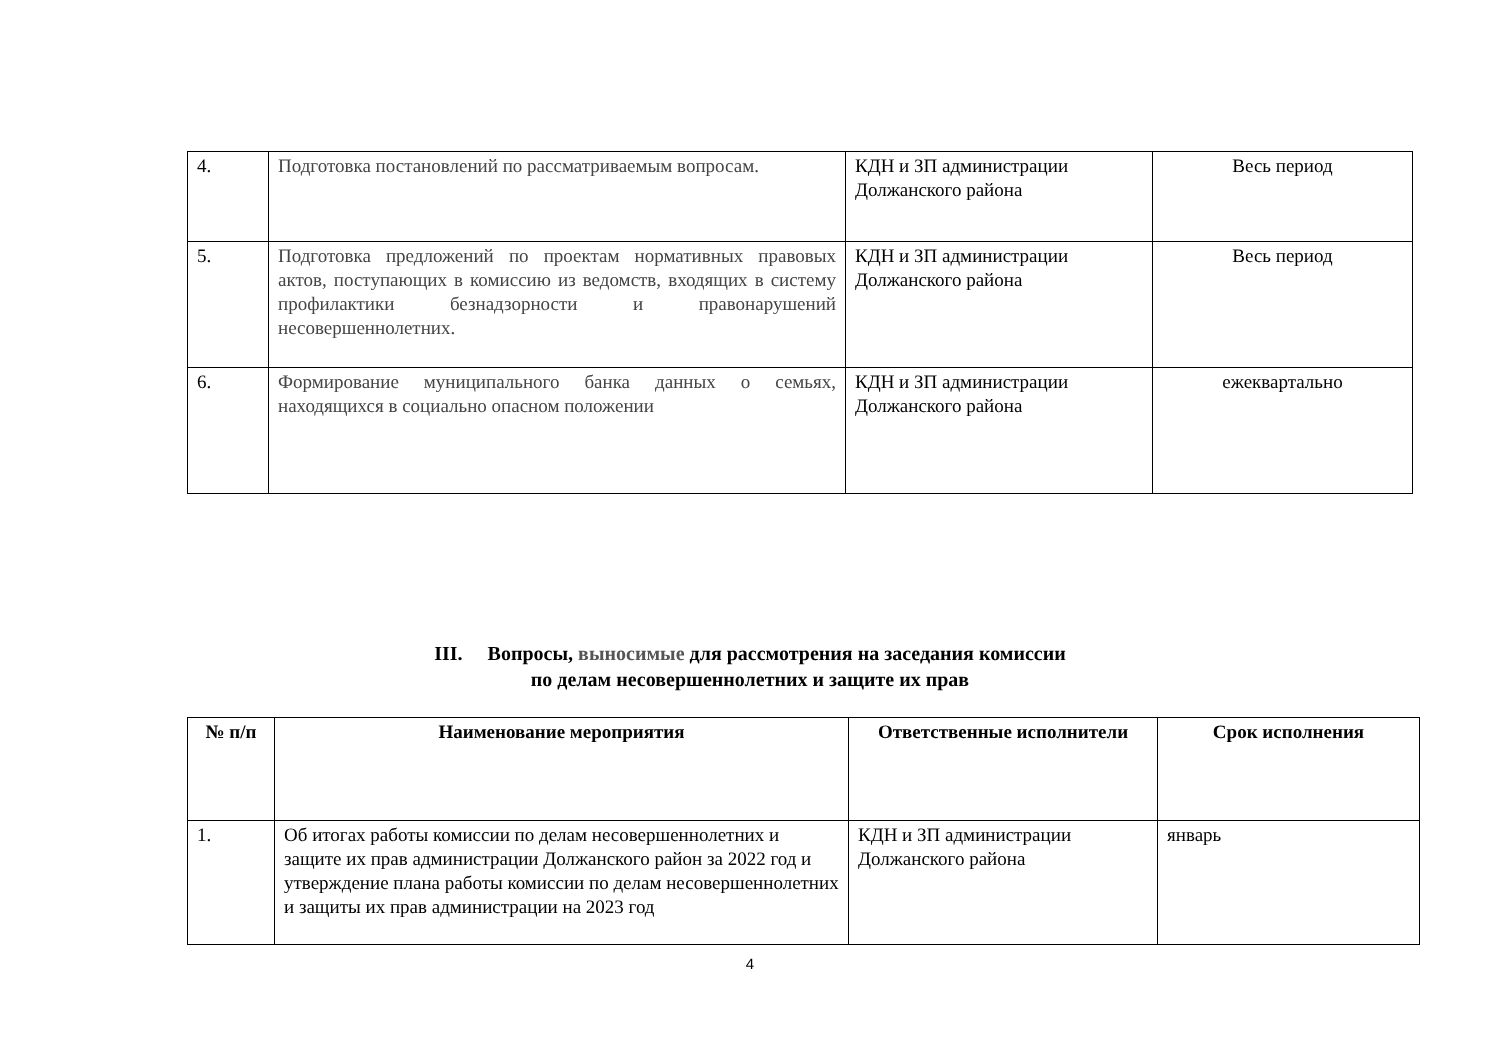| 4. | Подготовка постановлений по рассматриваемым вопросам. | КДН и ЗП администрации Должанского района | Весь период |
| 5. | Подготовка предложений по проектам нормативных правовых актов, поступающих в комиссию из ведомств, входящих в систему профилактики безнадзорности и правонарушений несовершеннолетних. | КДН и ЗП администрации Должанского района | Весь период |
| 6. | Формирование муниципального банка данных о семьях, находящихся в социально опасном положении | КДН и ЗП администрации Должанского района | ежеквартально |
III. Вопросы, выносимые для рассмотрения на заседания комиссии
по делам несовершеннолетних и защите их прав
| № п/п | Наименование мероприятия | Ответственные исполнители | Срок исполнения |
| --- | --- | --- | --- |
| 1. | Об итогах работы комиссии по делам несовершеннолетних и защите их прав администрации Должанского район за 2022 год и утверждение плана работы комиссии по делам несовершеннолетних и защиты их прав администрации на 2023 год | КДН и ЗП администрации Должанского района | январь |
4